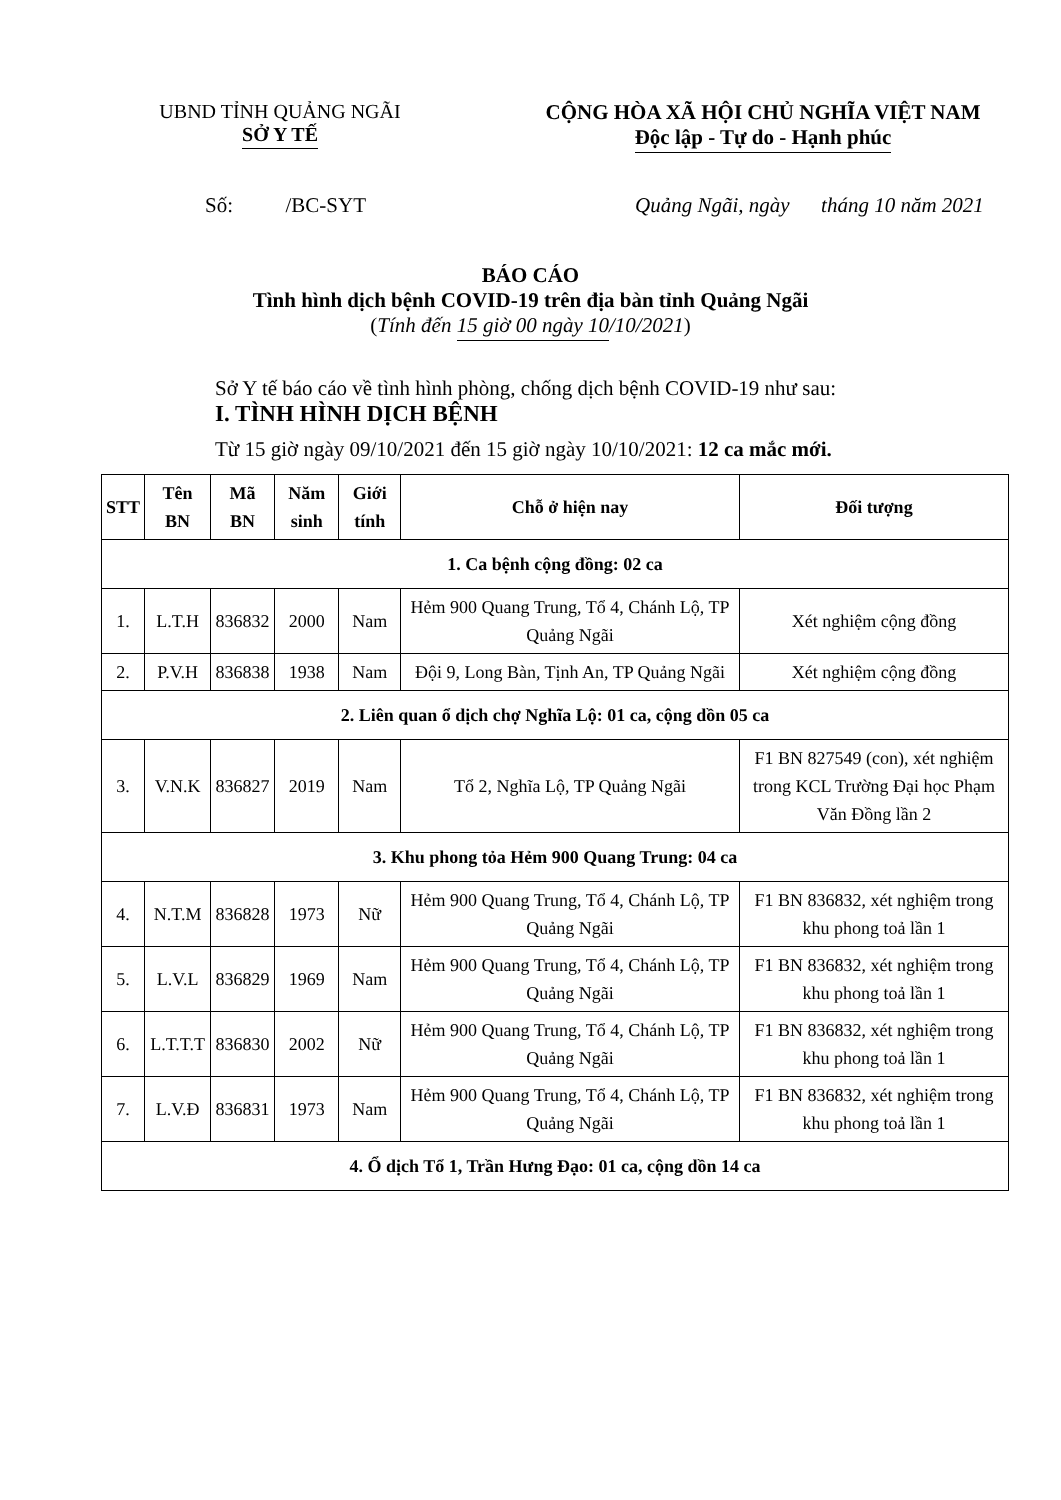UBND TỈNH QUẢNG NGÃI
SỞ Y TẾ
CỘNG HÒA XÃ HỘI CHỦ NGHĨA VIỆT NAM
Độc lập - Tự do - Hạnh phúc
Số: /BC-SYT Quảng Ngãi, ngày tháng 10 năm 2021
BÁO CÁO
Tình hình dịch bệnh COVID-19 trên địa bàn tỉnh Quảng Ngãi
(Tính đến 15 giờ 00 ngày 10/10/2021)
Sở Y tế báo cáo về tình hình phòng, chống dịch bệnh COVID-19 như sau:
I. TÌNH HÌNH DỊCH BỆNH
Từ 15 giờ ngày 09/10/2021 đến 15 giờ ngày 10/10/2021: 12 ca mắc mới.
| STT | Tên BN | Mã BN | Năm sinh | Giới tính | Chỗ ở hiện nay | Đối tượng |
| --- | --- | --- | --- | --- | --- | --- |
| 1. Ca bệnh cộng đồng: 02 ca | | | | | | |
| 1. | L.T.H | 836832 | 2000 | Nam | Hẻm 900 Quang Trung, Tổ 4, Chánh Lộ, TP Quảng Ngãi | Xét nghiệm cộng đồng |
| 2. | P.V.H | 836838 | 1938 | Nam | Đội 9, Long Bàn, Tịnh An, TP Quảng Ngãi | Xét nghiệm cộng đồng |
| 2. Liên quan ổ dịch chợ Nghĩa Lộ: 01 ca, cộng dồn 05 ca | | | | | | |
| 3. | V.N.K | 836827 | 2019 | Nam | Tổ 2, Nghĩa Lộ, TP Quảng Ngãi | F1 BN 827549 (con), xét nghiệm trong KCL Trường Đại học Phạm Văn Đồng lần 2 |
| 3. Khu phong tỏa Hẻm 900 Quang Trung: 04 ca | | | | | | |
| 4. | N.T.M | 836828 | 1973 | Nữ | Hẻm 900 Quang Trung, Tổ 4, Chánh Lộ, TP Quảng Ngãi | F1 BN 836832, xét nghiệm trong khu phong toả lần 1 |
| 5. | L.V.L | 836829 | 1969 | Nam | Hẻm 900 Quang Trung, Tổ 4, Chánh Lộ, TP Quảng Ngãi | F1 BN 836832, xét nghiệm trong khu phong toả lần 1 |
| 6. | L.T.T.T | 836830 | 2002 | Nữ | Hẻm 900 Quang Trung, Tổ 4, Chánh Lộ, TP Quảng Ngãi | F1 BN 836832, xét nghiệm trong khu phong toả lần 1 |
| 7. | L.V.Đ | 836831 | 1973 | Nam | Hẻm 900 Quang Trung, Tổ 4, Chánh Lộ, TP Quảng Ngãi | F1 BN 836832, xét nghiệm trong khu phong toả lần 1 |
| 4. Ổ dịch Tổ 1, Trần Hưng Đạo: 01 ca, cộng dồn 14 ca | | | | | | |